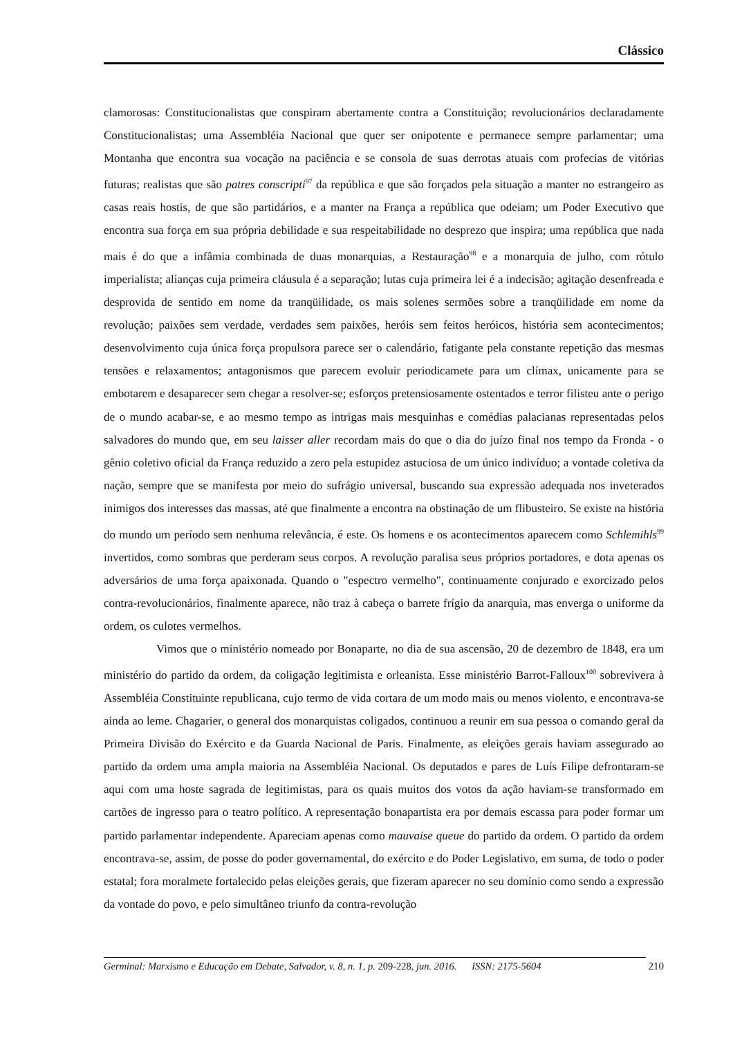Clássico
clamorosas: Constitucionalistas que conspiram abertamente contra a Constituição; revolucionários declaradamente Constitucionalistas; uma Assembléia Nacional que quer ser onipotente e permanece sempre parlamentar; uma Montanha que encontra sua vocação na paciência e se consola de suas derrotas atuais com profecias de vitórias futuras; realistas que são patres conscripti<sup>97</sup> da república e que são forçados pela situação a manter no estrangeiro as casas reais hostis, de que são partidários, e a manter na França a república que odeiam; um Poder Executivo que encontra sua força em sua própria debilidade e sua respeitabilidade no desprezo que inspira; uma república que nada mais é do que a infâmia combinada de duas monarquias, a Restauração<sup>98</sup> e a monarquia de julho, com rótulo imperialista; alianças cuja primeira cláusula é a separação; lutas cuja primeira lei é a indecisão; agitação desenfreada e desprovida de sentido em nome da tranqüilidade, os mais solenes sermões sobre a tranqüilidade em nome da revolução; paixões sem verdade, verdades sem paixões, heróis sem feitos heróicos, história sem acontecimentos; desenvolvimento cuja única força propulsora parece ser o calendário, fatigante pela constante repetição das mesmas tensões e relaxamentos; antagonismos que parecem evoluir periodicamete para um clímax, unicamente para se embotarem e desaparecer sem chegar a resolver-se; esforços pretensiosamente ostentados e terror filisteu ante o perigo de o mundo acabar-se, e ao mesmo tempo as intrigas mais mesquinhas e comédias palacianas representadas pelos salvadores do mundo que, em seu laisser aller recordam mais do que o dia do juízo final nos tempo da Fronda - o gênio coletivo oficial da França reduzido a zero pela estupidez astuciosa de um único indivíduo; a vontade coletiva da nação, sempre que se manifesta por meio do sufrágio universal, buscando sua expressão adequada nos inveterados inimigos dos interesses das massas, até que finalmente a encontra na obstinação de um flibusteiro. Se existe na história do mundo um período sem nenhuma relevância, é este. Os homens e os acontecimentos aparecem como Schlemihls<sup>99</sup> invertidos, como sombras que perderam seus corpos. A revolução paralisa seus próprios portadores, e dota apenas os adversários de uma força apaixonada. Quando o "espectro vermelho", continuamente conjurado e exorcizado pelos contra-revolucionários, finalmente aparece, não traz à cabeça o barrete frígio da anarquia, mas enverga o uniforme da ordem, os culotes vermelhos.
Vimos que o ministério nomeado por Bonaparte, no dia de sua ascensão, 20 de dezembro de 1848, era um ministério do partido da ordem, da coligação legitimista e orleanista. Esse ministério Barrot-Falloux<sup>100</sup> sobrevivera à Assembléia Constituinte republicana, cujo termo de vida cortara de um modo mais ou menos violento, e encontrava-se ainda ao leme. Chagarier, o general dos monarquistas coligados, continuou a reunir em sua pessoa o comando geral da Primeira Divisão do Exército e da Guarda Nacional de Paris. Finalmente, as eleições gerais haviam assegurado ao partido da ordem uma ampla maioria na Assembléia Nacional. Os deputados e pares de Luís Filipe defrontaram-se aqui com uma hoste sagrada de legitimistas, para os quais muitos dos votos da ação haviam-se transformado em cartões de ingresso para o teatro político. A representação bonapartista era por demais escassa para poder formar um partido parlamentar independente. Apareciam apenas como mauvaise queue do partido da ordem. O partido da ordem encontrava-se, assim, de posse do poder governamental, do exército e do Poder Legislativo, em suma, de todo o poder estatal; fora moralmete fortalecido pelas eleições gerais, que fizeram aparecer no seu domínio como sendo a expressão da vontade do povo, e pelo simultâneo triunfo da contra-revolução
210 Germinal: Marxismo e Educação em Debate, Salvador, v. 8, n. 1, p. 209-228, jun. 2016. ISSN: 2175-5604